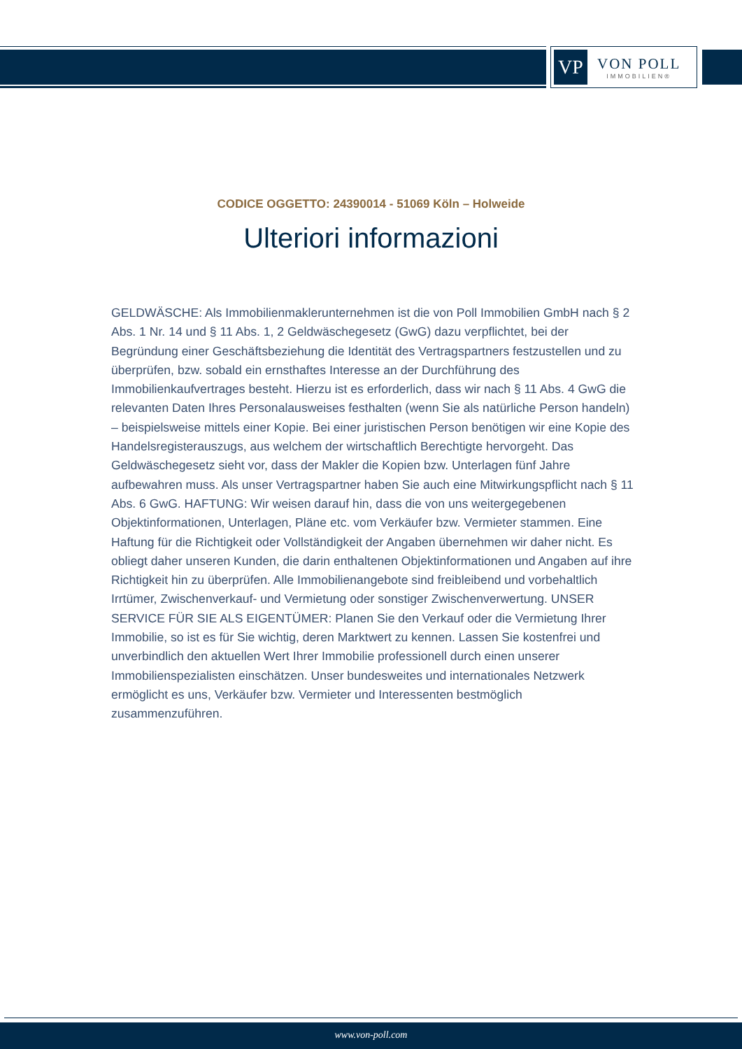VP
VON POLL
IMMOBILIEN®
CODICE OGGETTO: 24390014 - 51069 Köln – Holweide
Ulteriori informazioni
GELDWÄSCHE: Als Immobilienmaklerunternehmen ist die von Poll Immobilien GmbH nach § 2 Abs. 1 Nr. 14 und § 11 Abs. 1, 2 Geldwäschegesetz (GwG) dazu verpflichtet, bei der Begründung einer Geschäftsbeziehung die Identität des Vertragspartners festzustellen und zu überprüfen, bzw. sobald ein ernsthaftes Interesse an der Durchführung des Immobilienkaufvertrages besteht. Hierzu ist es erforderlich, dass wir nach § 11 Abs. 4 GwG die relevanten Daten Ihres Personalausweises festhalten (wenn Sie als natürliche Person handeln) – beispielsweise mittels einer Kopie. Bei einer juristischen Person benötigen wir eine Kopie des Handelsregisterauszugs, aus welchem der wirtschaftlich Berechtigte hervorgeht. Das Geldwäschegesetz sieht vor, dass der Makler die Kopien bzw. Unterlagen fünf Jahre aufbewahren muss. Als unser Vertragspartner haben Sie auch eine Mitwirkungspflicht nach § 11 Abs. 6 GwG. HAFTUNG: Wir weisen darauf hin, dass die von uns weitergegebenen Objektinformationen, Unterlagen, Pläne etc. vom Verkäufer bzw. Vermieter stammen. Eine Haftung für die Richtigkeit oder Vollständigkeit der Angaben übernehmen wir daher nicht. Es obliegt daher unseren Kunden, die darin enthaltenen Objektinformationen und Angaben auf ihre Richtigkeit hin zu überprüfen. Alle Immobilienangebote sind freibleibend und vorbehaltlich Irrtümer, Zwischenverkauf- und Vermietung oder sonstiger Zwischenverwertung. UNSER SERVICE FÜR SIE ALS EIGENTÜMER: Planen Sie den Verkauf oder die Vermietung Ihrer Immobilie, so ist es für Sie wichtig, deren Marktwert zu kennen. Lassen Sie kostenfrei und unverbindlich den aktuellen Wert Ihrer Immobilie professionell durch einen unserer Immobilienspezialisten einschätzen. Unser bundesweites und internationales Netzwerk ermöglicht es uns, Verkäufer bzw. Vermieter und Interessenten bestmöglich zusammenzuführen.
www.von-poll.com